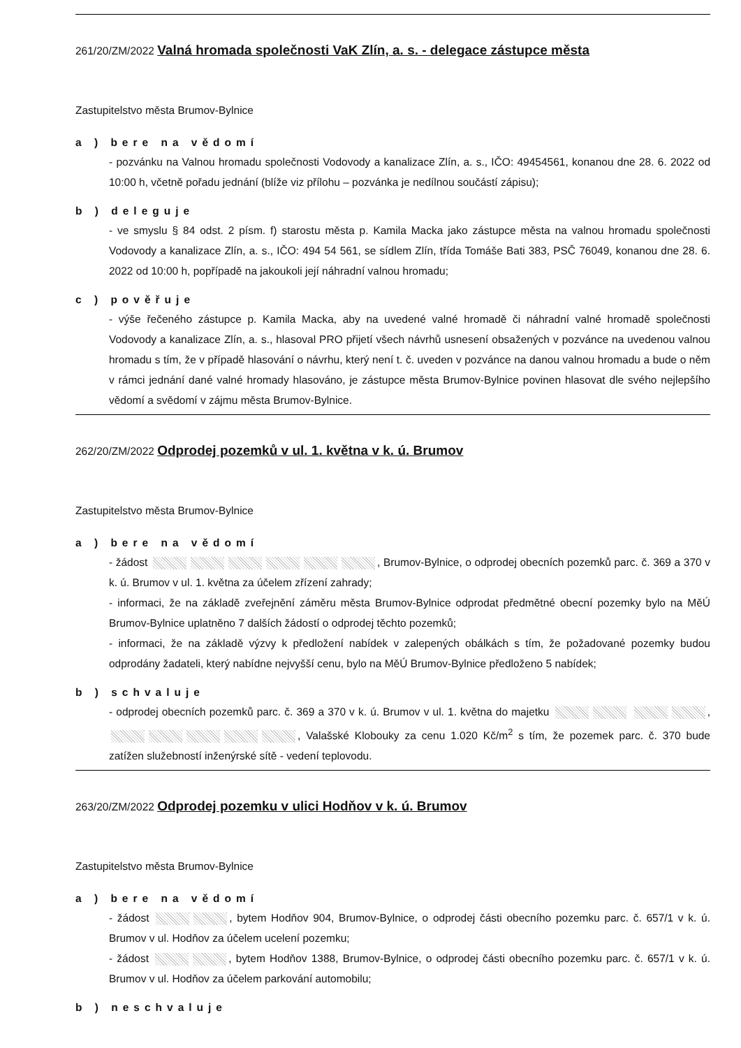261/20/ZM/2022 Valná hromada společnosti VaK Zlín, a. s. - delegace zástupce města
Zastupitelstvo města Brumov-Bylnice
a ) bere na vědomí
- pozvánku na Valnou hromadu společnosti Vodovody a kanalizace Zlín, a. s., IČO: 49454561, konanou dne 28. 6. 2022 od 10:00 h, včetně pořadu jednání (blíže viz přílohu – pozvánka je nedílnou součástí zápisu);
b ) deleguje
- ve smyslu § 84 odst. 2 písm. f) starostu města p. Kamila Macka jako zástupce města na valnou hromadu společnosti Vodovody a kanalizace Zlín, a. s., IČO: 494 54 561, se sídlem Zlín, třída Tomáše Bati 383, PSČ 76049, konanou dne 28. 6. 2022 od 10:00 h, popřípadě na jakoukoli její náhradní valnou hromadu;
c ) pověřuje
- výše řečeného zástupce p. Kamila Macka, aby na uvedené valné hromadě či náhradní valné hromadě společnosti Vodovody a kanalizace Zlín, a. s., hlasoval PRO přijetí všech návrhů usnesení obsažených v pozvánce na uvedenou valnou hromadu s tím, že v případě hlasování o návrhu, který není t. č. uveden v pozvánce na danou valnou hromadu a bude o něm v rámci jednání dané valné hromady hlasováno, je zástupce města Brumov-Bylnice povinen hlasovat dle svého nejlepšího vědomí a svědomí v zájmu města Brumov-Bylnice.
262/20/ZM/2022 Odprodej pozemků v ul. 1. května v k. ú. Brumov
Zastupitelstvo města Brumov-Bylnice
a ) bere na vědomí
- žádost , Brumov-Bylnice, o odprodej obecních pozemků parc. č. 369 a 370 v k. ú. Brumov v ul. 1. května za účelem zřízení zahrady;
- informaci, že na základě zveřejnění záměru města Brumov-Bylnice odprodat předmětné obecní pozemky bylo na MěÚ Brumov-Bylnice uplatněno 7 dalších žádostí o odprodej těchto pozemků;
- informaci, že na základě výzvy k předložení nabídek v zalepených obálkách s tím, že požadované pozemky budou odprodány žadateli, který nabídne nejvyšší cenu, bylo na MěÚ Brumov-Bylnice předloženo 5 nabídek;
b ) schvaluje
- odprodej obecních pozemků parc. č. 369 a 370 v k. ú. Brumov v ul. 1. května do majetku , , Valašské Klobouky za cenu 1.020 Kč/m<sup>2</sup> s tím, že pozemek parc. č. 370 bude zatížen služebností inženýrské sítě - vedení teplovodu.
263/20/ZM/2022 Odprodej pozemku v ulici Hodňov v k. ú. Brumov
Zastupitelstvo města Brumov-Bylnice
a ) bere na vědomí
- žádost , bytem Hodňov 904, Brumov-Bylnice, o odprodej části obecního pozemku parc. č. 657/1 v k. ú. Brumov v ul. Hodňov za účelem ucelení pozemku;
- žádost , bytem Hodňov 1388, Brumov-Bylnice, o odprodej části obecního pozemku parc. č. 657/1 v k. ú. Brumov v ul. Hodňov za účelem parkování automobilu;
b ) neschvaluje